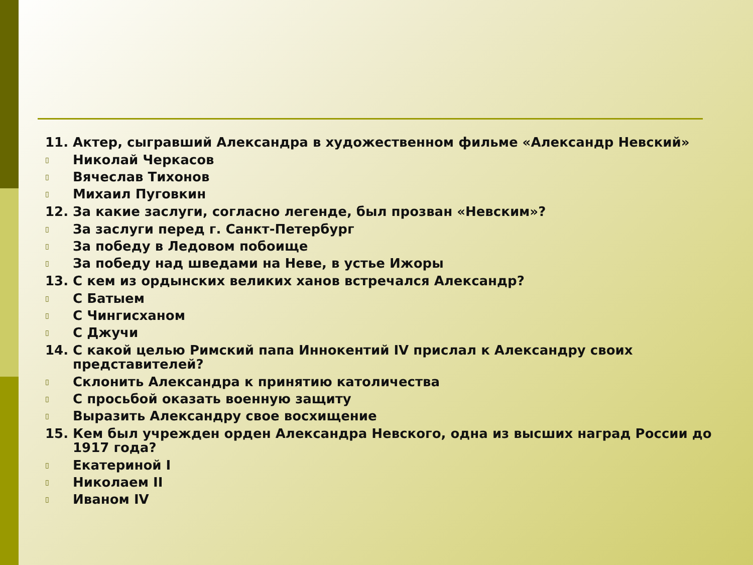11. Актер, сыгравший Александра в художественном фильме «Александр Невский»
▯ Николай Черкасов
▯ Вячеслав Тихонов
▯ Михаил Пуговкин
12. За какие заслуги, согласно легенде, был прозван «Невским»?
▯ За заслуги перед г. Санкт-Петербург
▯ За победу в Ледовом побоище
▯ За победу над шведами на Неве, в устье Ижоры
13. С кем из ордынских великих ханов встречался Александр?
▯ С Батыем
▯ С Чингисханом
▯ С Джучи
14. С какой целью Римский папа Иннокентий IV прислал к Александру своих представителей?
▯ Склонить Александра к принятию католичества
▯ С просьбой оказать военную защиту
▯ Выразить Александру свое восхищение
15. Кем был учрежден орден Александра Невского, одна из высших наград России до 1917 года?
▯ Екатериной I
▯ Николаем II
▯ Иваном IV